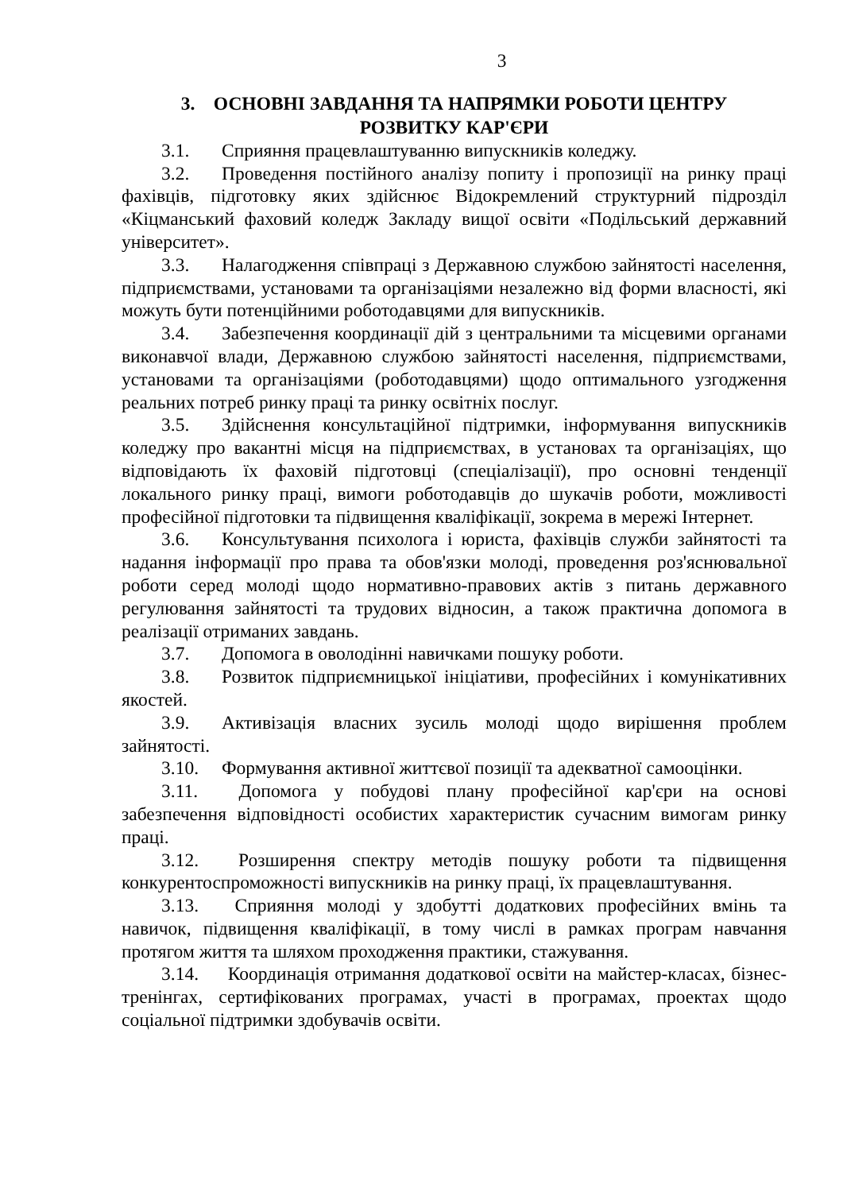3
3. ОСНОВНІ ЗАВДАННЯ ТА НАПРЯМКИ РОБОТИ ЦЕНТРУ
РОЗВИТКУ КАР'ЄРИ
3.1. Сприяння працевлаштуванню випускників коледжу.
3.2. Проведення постійного аналізу попиту і пропозиції на ринку праці фахівців, підготовку яких здійснює Відокремлений структурний підрозділ «Кіцманський фаховий коледж Закладу вищої освіти «Подільський державний університет».
3.3. Налагодження співпраці з Державною службою зайнятості населення, підприємствами, установами та організаціями незалежно від форми власності, які можуть бути потенційними роботодавцями для випускників.
3.4. Забезпечення координації дій з центральними та місцевими органами виконавчої влади, Державною службою зайнятості населення, підприємствами, установами та організаціями (роботодавцями) щодо оптимального узгодження реальних потреб ринку праці та ринку освітніх послуг.
3.5. Здійснення консультаційної підтримки, інформування випускників коледжу про вакантні місця на підприємствах, в установах та організаціях, що відповідають їх фаховій підготовці (спеціалізації), про основні тенденції локального ринку праці, вимоги роботодавців до шукачів роботи, можливості професійної підготовки та підвищення кваліфікації, зокрема в мережі Інтернет.
3.6. Консультування психолога і юриста, фахівців служби зайнятості та надання інформації про права та обов'язки молоді, проведення роз'яснювальної роботи серед молоді щодо нормативно-правових актів з питань державного регулювання зайнятості та трудових відносин, а також практична допомога в реалізації отриманих завдань.
3.7. Допомога в оволодінні навичками пошуку роботи.
3.8. Розвиток підприємницької ініціативи, професійних і комунікативних якостей.
3.9. Активізація власних зусиль молоді щодо вирішення проблем зайнятості.
3.10. Формування активної життєвої позиції та адекватної самооцінки.
3.11. Допомога у побудові плану професійної кар'єри на основі забезпечення відповідності особистих характеристик сучасним вимогам ринку праці.
3.12. Розширення спектру методів пошуку роботи та підвищення конкурентоспроможності випускників на ринку праці, їх працевлаштування.
3.13. Сприяння молоді у здобутті додаткових професійних вмінь та навичок, підвищення кваліфікації, в тому числі в рамках програм навчання протягом життя та шляхом проходження практики, стажування.
3.14. Координація отримання додаткової освіти на майстер-класах, бізнес-тренінгах, сертифікованих програмах, участі в програмах, проектах щодо соціальної підтримки здобувачів освіти.